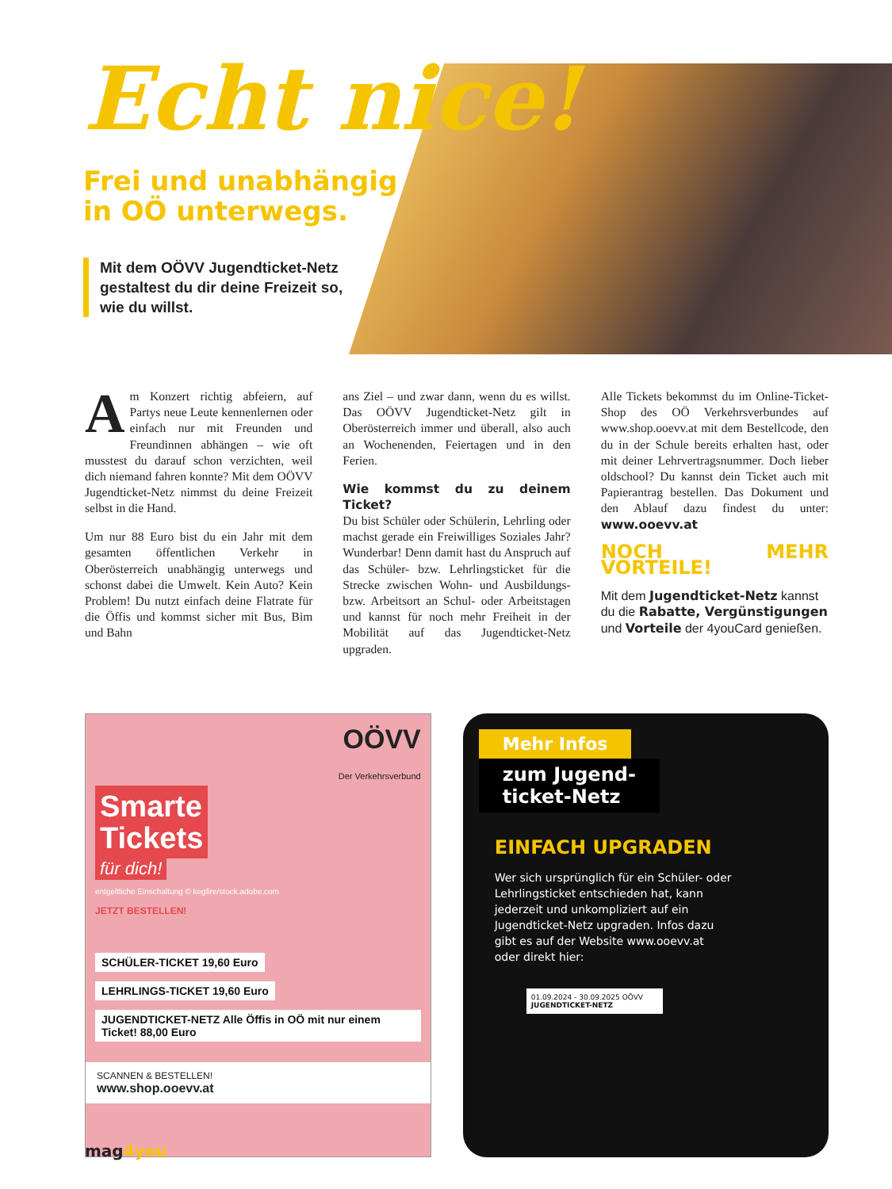Echt nice!
Frei und unabhängig
in OÖ unterwegs.
Mit dem OÖVV Jugendticket-Netz gestaltest du dir deine Freizeit so, wie du willst.
Am Konzert richtig abfeiern, auf Partys neue Leute kennenlernen oder einfach nur mit Freunden und Freundinnen abhängen – wie oft musstest du darauf schon verzichten, weil dich niemand fahren konnte? Mit dem OÖVV Jugendticket-Netz nimmst du deine Freizeit selbst in die Hand.
Um nur 88 Euro bist du ein Jahr mit dem gesamten öffentlichen Verkehr in Oberösterreich unabhängig unterwegs und schonst dabei die Umwelt. Kein Auto? Kein Problem! Du nutzt einfach deine Flatrate für die Öffis und kommst sicher mit Bus, Bim und Bahn
ans Ziel – und zwar dann, wenn du es willst. Das OÖVV Jugendticket-Netz gilt in Oberösterreich immer und überall, also auch an Wochenenden, Feiertagen und in den Ferien.
Wie kommst du zu deinem Ticket?
Du bist Schüler oder Schülerin, Lehrling oder machst gerade ein Freiwilliges Soziales Jahr? Wunderbar! Denn damit hast du Anspruch auf das Schüler- bzw. Lehrlingsticket für die Strecke zwischen Wohn- und Ausbildungs- bzw. Arbeitsort an Schul- oder Arbeitstagen und kannst für noch mehr Freiheit in der Mobilität auf das Jugendticket-Netz upgraden.
Alle Tickets bekommst du im Online-Ticket-Shop des OÖ Verkehrsverbundes auf www.shop.ooevv.at mit dem Bestellcode, den du in der Schule bereits erhalten hast, oder mit deiner Lehrvertragsnummer. Doch lieber oldschool? Du kannst dein Ticket auch mit Papierantrag bestellen. Das Dokument und den Ablauf dazu findest du unter: www.ooevv.at
NOCH MEHR VORTEILE!
Mit dem Jugendticket-Netz kannst du die Rabatte, Vergünstigungen und Vorteile der 4youCard genießen.
OÖVV
Der Verkehrsverbund
Smarte
Tickets
für dich!
entgeltliche Einschaltung © kegfire/stock.adobe.com
JETZT BESTELLEN!
SCHÜLER-TICKET 19,60 Euro LEHRLINGS-TICKET 19,60 Euro JUGENDTICKET-NETZ Alle Öffis in OÖ mit nur einem Ticket! 88,00 Euro
SCANNEN & BESTELLEN!
www.shop.ooevv.at
Mehr Infos
zum Jugend-
ticket-Netz
EINFACH UPGRADEN
Wer sich ursprünglich für ein Schüler- oder Lehrlingsticket entschieden hat, kann jederzeit und unkompliziert auf ein Jugendticket-Netz upgraden. Infos dazu gibt es auf der Website www.ooevv.at oder direkt hier:
01.09.2024 - 30.09.2025 OÖVV
JUGENDTICKET-NETZ
mag4you